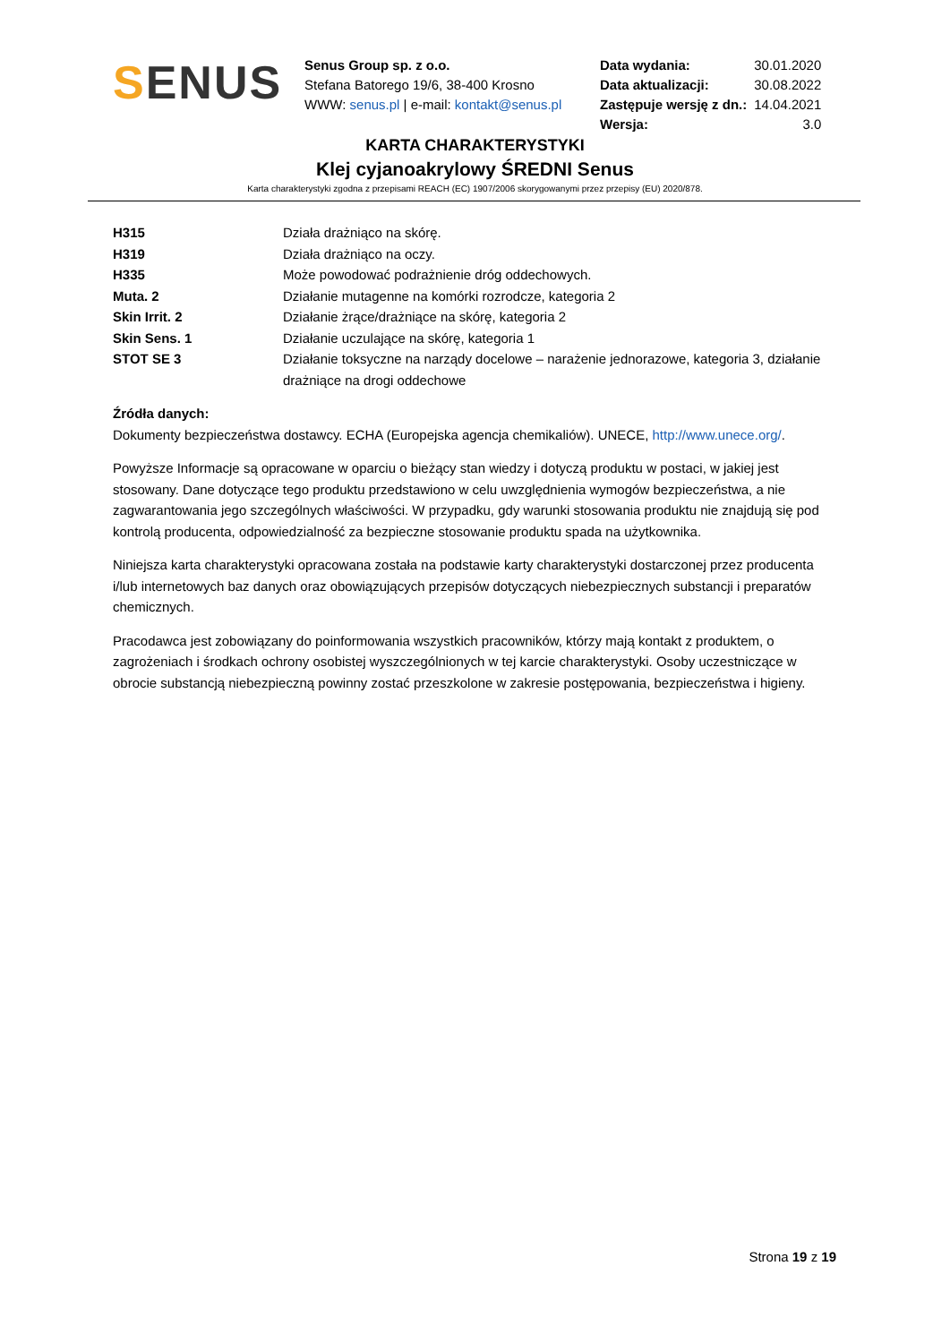SENUS
Senus Group sp. z o.o.
Stefana Batorego 19/6, 38-400 Krosno
WWW: senus.pl | e-mail: kontakt@senus.pl
| Data wydania: | 30.01.2020 |
| Data aktualizacji: | 30.08.2022 |
| Zastępuje wersję z dn.: | 14.04.2021 |
| Wersja: | 3.0 |
KARTA CHARAKTERYSTYKI
Klej cyjanoakrylowy ŚREDNI Senus
Karta charakterystyki zgodna z przepisami REACH (EC) 1907/2006 skorygowanymi przez przepisy (EU) 2020/878.
| H315 | Działa drażniąco na skórę. |
| H319 | Działa drażniąco na oczy. |
| H335 | Może powodować podrażnienie dróg oddechowych. |
| Muta. 2 | Działanie mutagenne na komórki rozrodcze, kategoria 2 |
| Skin Irrit. 2 | Działanie żrące/drażniące na skórę, kategoria 2 |
| Skin Sens. 1 | Działanie uczulające na skórę, kategoria 1 |
| STOT SE 3 | Działanie toksyczne na narządy docelowe – narażenie jednorazowe, kategoria 3, działanie drażniące na drogi oddechowe |
Źródła danych:
Dokumenty bezpieczeństwa dostawcy. ECHA (Europejska agencja chemikaliów). UNECE, http://www.unece.org/.
Powyższe Informacje są opracowane w oparciu o bieżący stan wiedzy i dotyczą produktu w postaci, w jakiej jest stosowany. Dane dotyczące tego produktu przedstawiono w celu uwzględnienia wymogów bezpieczeństwa, a nie zagwarantowania jego szczególnych właściwości. W przypadku, gdy warunki stosowania produktu nie znajdują się pod kontrolą producenta, odpowiedzialność za bezpieczne stosowanie produktu spada na użytkownika.
Niniejsza karta charakterystyki opracowana została na podstawie karty charakterystyki dostarczonej przez producenta i/lub internetowych baz danych oraz obowiązujących przepisów dotyczących niebezpiecznych substancji i preparatów chemicznych.
Pracodawca jest zobowiązany do poinformowania wszystkich pracowników, którzy mają kontakt z produktem, o zagrożeniach i środkach ochrony osobistej wyszczególnionych w tej karcie charakterystyki. Osoby uczestniczące w obrocie substancją niebezpieczną powinny zostać przeszkolone w zakresie postępowania, bezpieczeństwa i higieny.
Strona 19 z 19